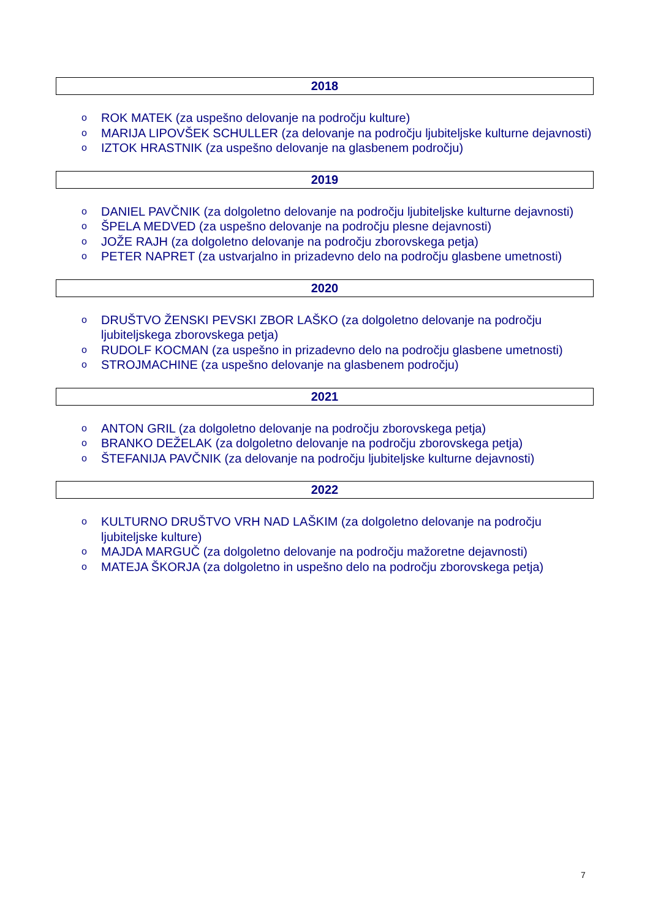2018
o ROK MATEK (za uspešno delovanje na področju kulture)
o MARIJA LIPOVŠEK SCHULLER (za delovanje na področju ljubiteljske kulturne dejavnosti)
o IZTOK HRASTNIK (za uspešno delovanje na glasbenem področju)
2019
o DANIEL PAVČNIK (za dolgoletno delovanje na področju ljubiteljske kulturne dejavnosti)
o ŠPELA MEDVED (za uspešno delovanje na področju plesne dejavnosti)
o JOŽE RAJH (za dolgoletno delovanje na področju zborovskega petja)
o PETER NAPRET (za ustvarjalno in prizadevno delo na področju glasbene umetnosti)
2020
o DRUŠTVO ŽENSKI PEVSKI ZBOR LAŠKO (za dolgoletno delovanje na področju ljubiteljskega zborovskega petja)
o RUDOLF KOCMAN (za uspešno in prizadevno delo na področju glasbene umetnosti)
o STROJMACHINE (za uspešno delovanje na glasbenem področju)
2021
o ANTON GRIL (za dolgoletno delovanje na področju zborovskega petja)
o BRANKO DEŽELAK (za dolgoletno delovanje na področju zborovskega petja)
o ŠTEFANIJA PAVČNIK (za delovanje na področju ljubiteljske kulturne dejavnosti)
2022
o KULTURNO DRUŠTVO VRH NAD LAŠKIM (za dolgoletno delovanje na področju ljubiteljske kulture)
o MAJDA MARGUČ (za dolgoletno delovanje na področju mažoretne dejavnosti)
o MATEJA ŠKORJA (za dolgoletno in uspešno delo na področju zborovskega petja)
7